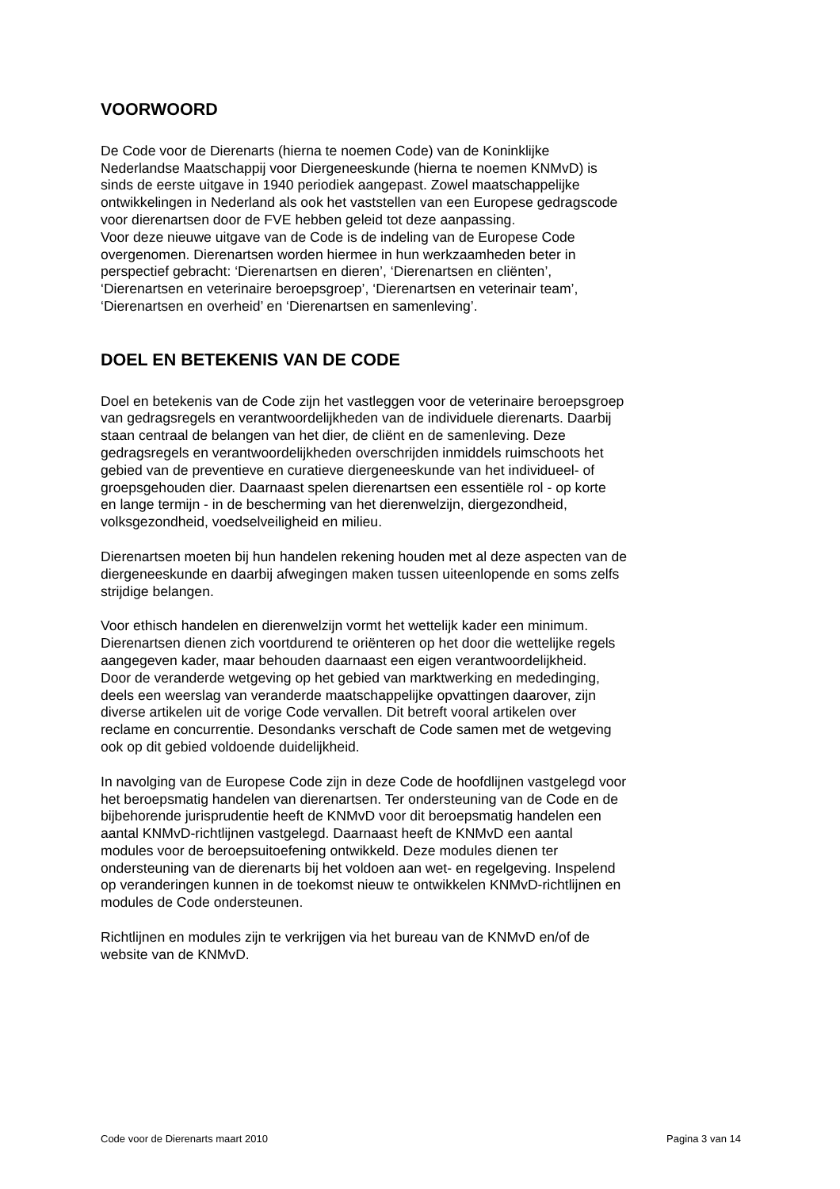VOORWOORD
De Code voor de Dierenarts (hierna te noemen Code) van de Koninklijke Nederlandse Maatschappij voor Diergeneeskunde (hierna te noemen KNMvD) is sinds de eerste uitgave in 1940 periodiek aangepast. Zowel maatschappelijke ontwikkelingen in Nederland als ook het vaststellen van een Europese gedragscode voor dierenartsen door de FVE hebben geleid tot deze aanpassing. Voor deze nieuwe uitgave van de Code is de indeling van de Europese Code overgenomen. Dierenartsen worden hiermee in hun werkzaamheden beter in perspectief gebracht: ‘Dierenartsen en dieren’, ‘Dierenartsen en cliënten’, ‘Dierenartsen en veterinaire beroepsgroep’, ‘Dierenartsen en veterinair team’, ‘Dierenartsen en overheid’ en ‘Dierenartsen en samenleving’.
DOEL EN BETEKENIS VAN DE CODE
Doel en betekenis van de Code zijn het vastleggen voor de veterinaire beroepsgroep van gedragsregels en verantwoordelijkheden van de individuele dierenarts. Daarbij staan centraal de belangen van het dier, de cliënt en de samenleving. Deze gedragsregels en verantwoordelijkheden overschrijden inmiddels ruimschoots het gebied van de preventieve en curatieve diergeneeskunde van het individueel- of groepsgehouden dier. Daarnaast spelen dierenartsen een essentiële rol - op korte en lange termijn - in de bescherming van het dierenwelzijn, diergezondheid, volksgezondheid, voedselveiligheid en milieu.
Dierenartsen moeten bij hun handelen rekening houden met al deze aspecten van de diergeneeskunde en daarbij afwegingen maken tussen uiteenlopende en soms zelfs strijdige belangen.
Voor ethisch handelen en dierenwelzijn vormt het wettelijk kader een minimum. Dierenartsen dienen zich voortdurend te oriënteren op het door die wettelijke regels aangegeven kader, maar behouden daarnaast een eigen verantwoordelijkheid. Door de veranderde wetgeving op het gebied van marktwerking en mededinging, deels een weerslag van veranderde maatschappelijke opvattingen daarover, zijn diverse artikelen uit de vorige Code vervallen. Dit betreft vooral artikelen over reclame en concurrentie. Desondanks verschaft de Code samen met de wetgeving ook op dit gebied voldoende duidelijkheid.
In navolging van de Europese Code zijn in deze Code de hoofdlijnen vastgelegd voor het beroepsmatig handelen van dierenartsen. Ter ondersteuning van de Code en de bijbehorende jurisprudentie heeft de KNMvD voor dit beroepsmatig handelen een aantal KNMvD-richtlijnen vastgelegd. Daarnaast heeft de KNMvD een aantal modules voor de beroepsuitoefening ontwikkeld. Deze modules dienen ter ondersteuning van de dierenarts bij het voldoen aan wet- en regelgeving. Inspelend op veranderingen kunnen in de toekomst nieuw te ontwikkelen KNMvD-richtlijnen en modules de Code ondersteunen.
Richtlijnen en modules zijn te verkrijgen via het bureau van de KNMvD en/of de website van de KNMvD.
Code voor de Dierenarts maart 2010 Pagina 3 van 14